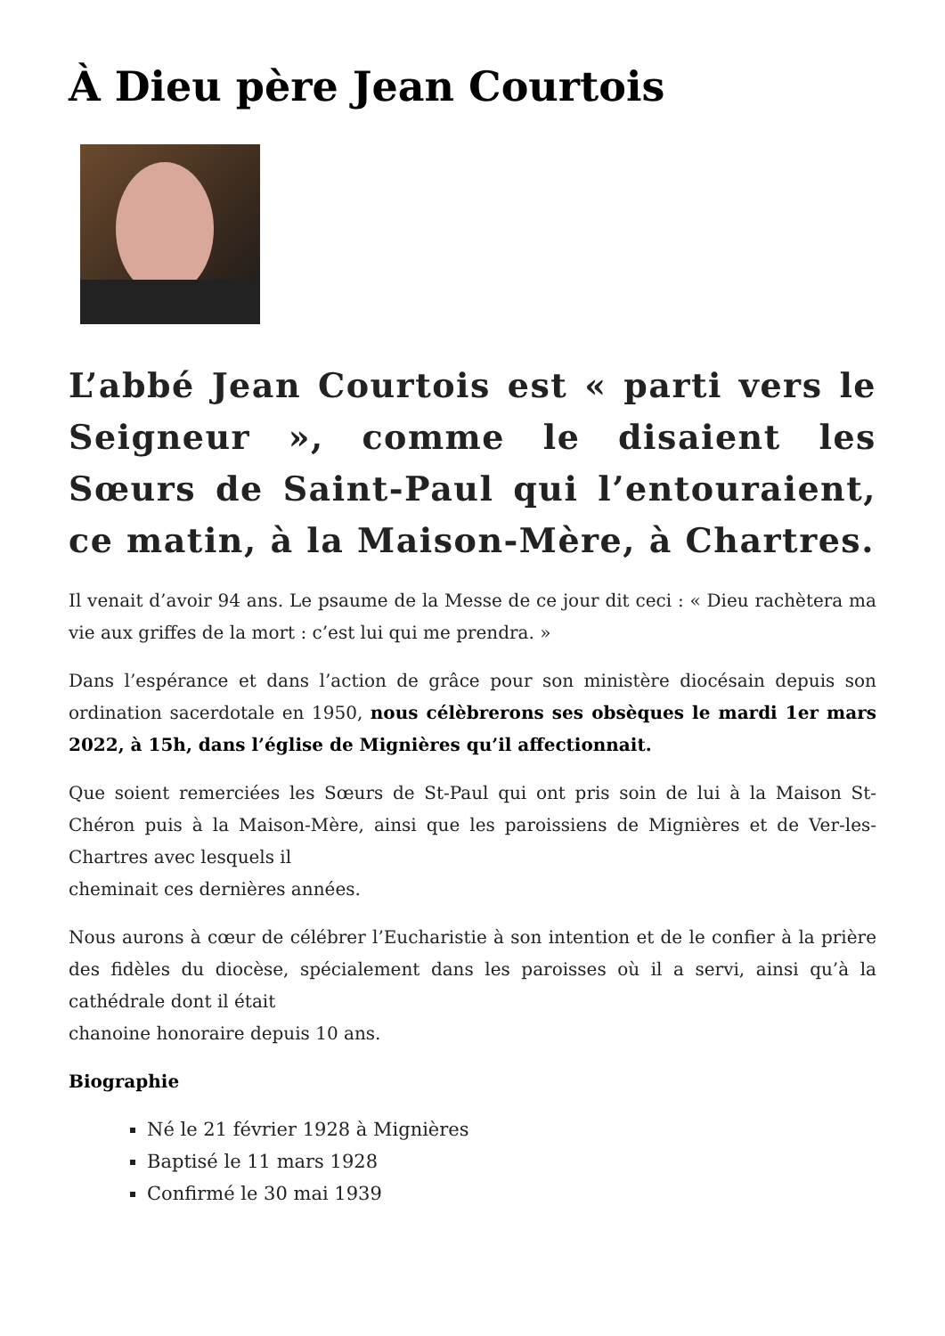À Dieu père Jean Courtois
L’abbé Jean Courtois est « parti vers le Seigneur », comme le disaient les Sœurs de Saint-Paul qui l’entouraient, ce matin, à la Maison-Mère, à Chartres.
Il venait d’avoir 94 ans. Le psaume de la Messe de ce jour dit ceci : « Dieu rachètera ma vie aux griffes de la mort : c’est lui qui me prendra. »
Dans l’espérance et dans l’action de grâce pour son ministère diocésain depuis son ordination sacerdotale en 1950, nous célèbrerons ses obsèques le mardi 1er mars 2022, à 15h, dans l’église de Mignières qu’il affectionnait.
Que soient remerciées les Sœurs de St-Paul qui ont pris soin de lui à la Maison St-Chéron puis à la Maison-Mère, ainsi que les paroissiens de Mignières et de Ver-les-Chartres avec lesquels il
cheminait ces dernières années.
Nous aurons à cœur de célébrer l’Eucharistie à son intention et de le confier à la prière des fidèles du diocèse, spécialement dans les paroisses où il a servi, ainsi qu’à la cathédrale dont il était
chanoine honoraire depuis 10 ans.
Biographie
Né le 21 février 1928 à Mignières
Baptisé le 11 mars 1928
Confirmé le 30 mai 1939